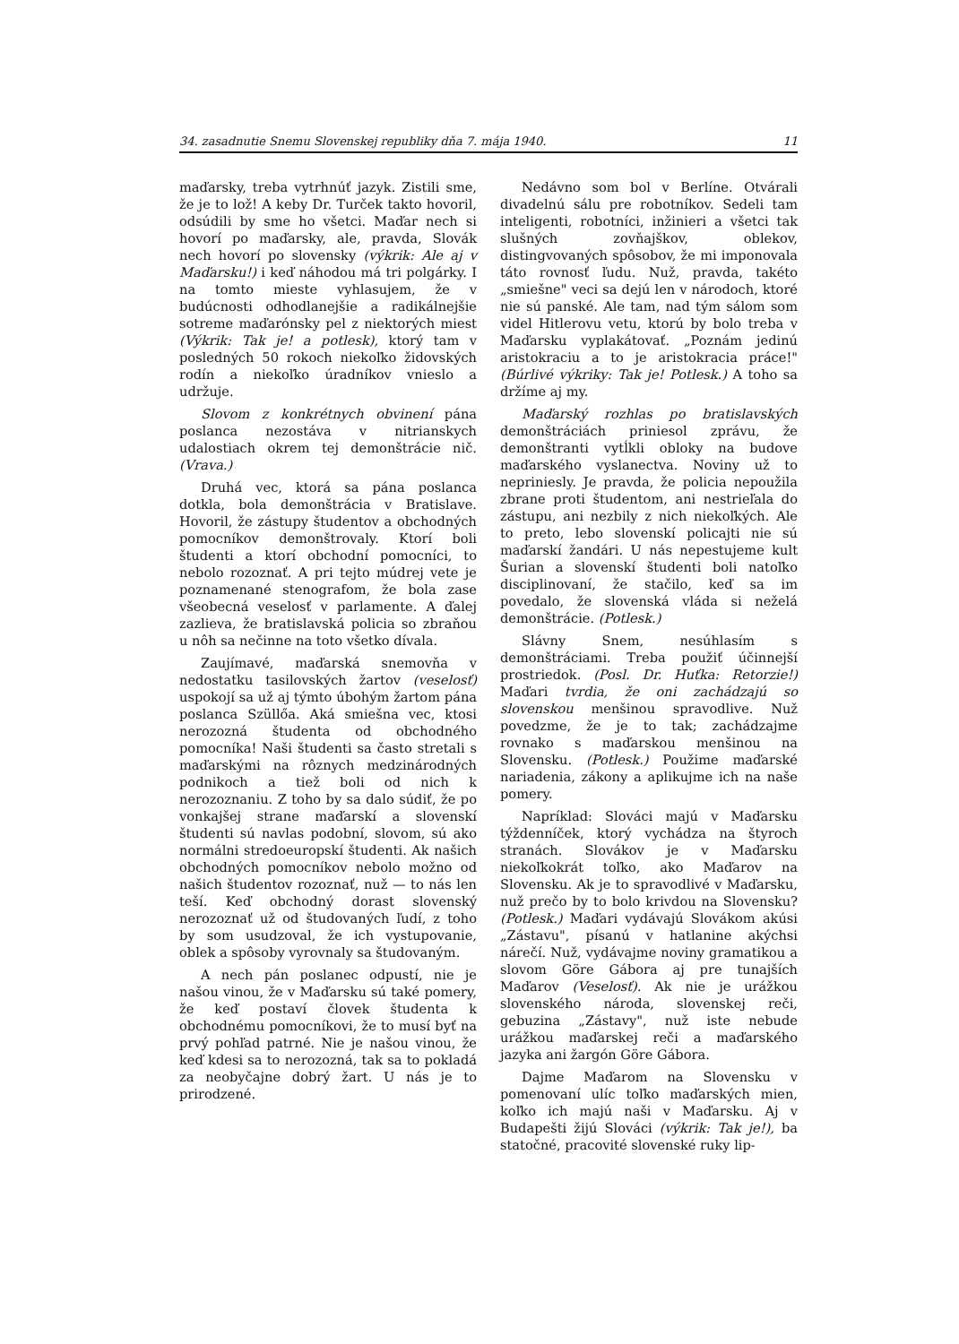34. zasadnutie Snemu Slovenskej republiky dňa 7. mája 1940. 11
maďarsky, treba vytrhnúť jazyk. Zistili sme, že je to lož! A keby Dr. Turček takto hovoril, odsúdili by sme ho všetci. Maďar nech si hovorí po maďarsky, ale, pravda, Slovák nech hovorí po slovensky (výkrik: Ale aj v Maďarsku!) i keď náhodou má tri polgárky. I na tomto mieste vyhlasujem, že v budúcnosti odhodlanejšie a radikálnejšie sotreme maďarónsky pel z niektorých miest (Výkrik: Tak je! a potlesk), ktorý tam v posledných 50 rokoch niekoľko židovských rodín a niekoľko úradníkov vnieslo a udržuje.
Slovom z konkrétnych obvinení pána poslanca nezostáva v nitrianskych udalostiach okrem tej demonštrácie nič. (Vrava.)
Druhá vec, ktorá sa pána poslanca dotkla, bola demonštrácia v Bratislave. Hovoril, že zástupy študentov a obchodných pomocníkov demonštrovaly. Ktorí boli študenti a ktorí obchodní pomocníci, to nebolo rozoznať. A pri tejto múdrej vete je poznamenané stenografom, že bola zase všeobecná veselosť v parlamente. A ďalej zazlieva, že bratislavská policia so zbraňou u nôh sa nečinne na toto všetko dívala.
Zaujímavé, maďarská snemovňa v nedostatku tasilovských žartov (veselosť) uspokojí sa už aj týmto úbohým žartom pána poslanca Szüllőa. Aká smiešna vec, ktosi nerozozná študenta od obchodného pomocníka! Naši študenti sa často stretali s maďarskými na rôznych medzinárodných podnikoch a tiež boli od nich k nerozoznaniu. Z toho by sa dalo súdiť, že po vonkajšej strane maďarskí a slovenskí študenti sú navlas podobní, slovom, sú ako normálni stredoeuropskí študenti. Ak našich obchodných pomocníkov nebolo možno od našich študentov rozoznať, nuž — to nás len teší. Keď obchodný dorast slovenský nerozoznať už od študovaných ľudí, z toho by som usudzoval, že ich vystupovanie, oblek a spôsoby vyrovnaly sa študovaným.
A nech pán poslanec odpustí, nie je našou vinou, že v Maďarsku sú také pomery, že keď postaví človek študenta k obchodnému pomocníkovi, že to musí byť na prvý pohľad patrné. Nie je našou vinou, že keď kdesi sa to nerozozná, tak sa to pokladá za neobyčajne dobrý žart. U nás je to prirodzené.
Nedávno som bol v Berlíne. Otvárali divadelnú sálu pre robotníkov. Sedeli tam inteligenti, robotníci, inžinieri a všetci tak slušných zovňajškov, oblekov, distingvovaných spôsobov, že mi imponovala táto rovnosť ľudu. Nuž, pravda, takéto „smiešne" veci sa dejú len v národoch, ktoré nie sú panské. Ale tam, nad tým sálom som videl Hitlerovu vetu, ktorú by bolo treba v Maďarsku vyplakátovať. „Poznám jedinú aristokraciu a to je aristokracia práce!" (Búrlivé výkriky: Tak je! Potlesk.) A toho sa držíme aj my.
Maďarský rozhlas po bratislavských demonštráciách priniesol zprávu, že demonštranti vytĺkli obloky na budove maďarského vyslanectva. Noviny už to nepriniesly. Je pravda, že policia nepoužila zbrane proti študentom, ani nestrieľala do zástupu, ani nezbily z nich niekoľkých. Ale to preto, lebo slovenskí policajti nie sú maďarskí žandári. U nás nepestujeme kult Šurian a slovenskí študenti boli natoľko disciplinovaní, že stačilo, keď sa im povedalo, že slovenská vláda si neželá demonštrácie. (Potlesk.)
Slávny Snem, nesúhlasím s demonštráciami. Treba použiť účinnejší prostriedok. (Posl. Dr. Huťka: Retorzie!) Maďari tvrdia, že oni zachádzajú so slovenskou menšinou spravodlive. Nuž povedzme, že je to tak; zachádzajme rovnako s maďarskou menšinou na Slovensku. (Potlesk.) Použime maďarské nariadenia, zákony a aplikujme ich na naše pomery.
Napríklad: Slováci majú v Maďarsku týždenníček, ktorý vychádza na štyroch stranách. Slovákov je v Maďarsku niekoľkokrát toľko, ako Maďarov na Slovensku. Ak je to spravodlivé v Maďarsku, nuž prečo by to bolo krivdou na Slovensku? (Potlesk.) Maďari vydávajú Slovákom akúsi „Zástavu", písanú v hatlanine akýchsi nárečí. Nuž, vydávajme noviny gramatikou a slovom Göre Gábora aj pre tunajších Maďarov (Veselosť). Ak nie je urážkou slovenského národa, slovenskej reči, gebuzina „Zástavy", nuž iste nebude urážkou maďarskej reči a maďarského jazyka ani žargón Göre Gábora.
Dajme Maďarom na Slovensku v pomenovaní ulíc toľko maďarských mien, koľko ich majú naši v Maďarsku. Aj v Budapešti žijú Slováci (výkrik: Tak je!), ba statočné, pracovité slovenské ruky lip-